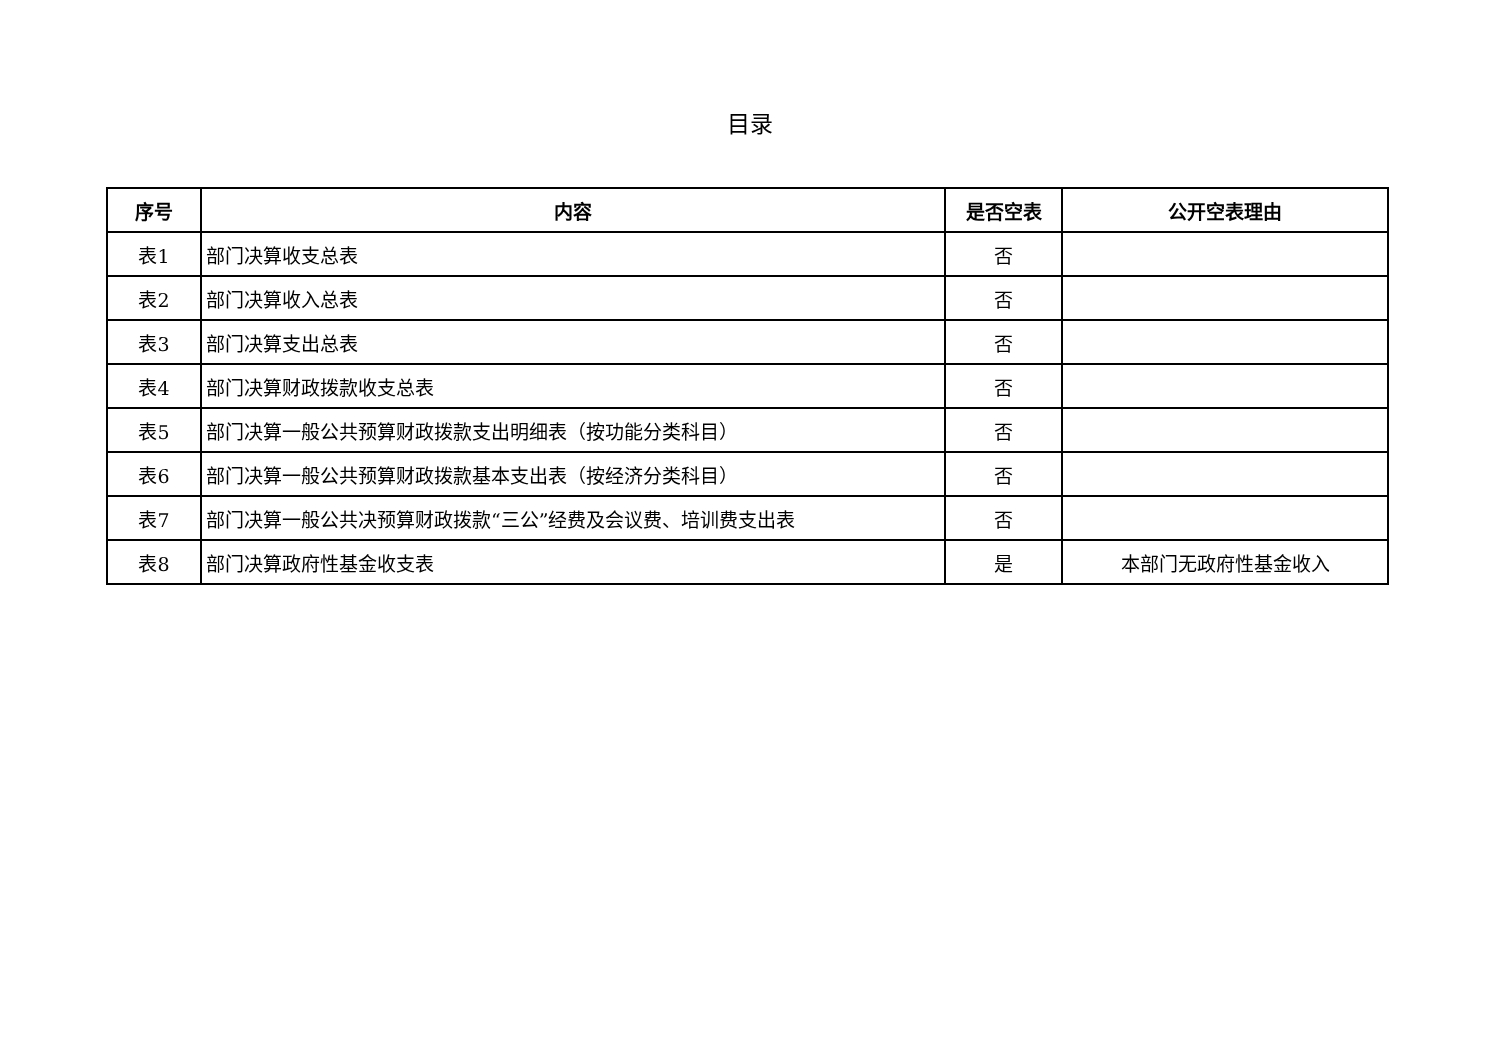目录
| 序号 | 内容 | 是否空表 | 公开空表理由 |
| --- | --- | --- | --- |
| 表1 | 部门决算收支总表 | 否 | |
| 表2 | 部门决算收入总表 | 否 | |
| 表3 | 部门决算支出总表 | 否 | |
| 表4 | 部门决算财政拨款收支总表 | 否 | |
| 表5 | 部门决算一般公共预算财政拨款支出明细表（按功能分类科目） | 否 | |
| 表6 | 部门决算一般公共预算财政拨款基本支出表（按经济分类科目） | 否 | |
| 表7 | 部门决算一般公共决预算财政拨款“三公”经费及会议费、培训费支出表 | 否 | |
| 表8 | 部门决算政府性基金收支表 | 是 | 本部门无政府性基金收入 |